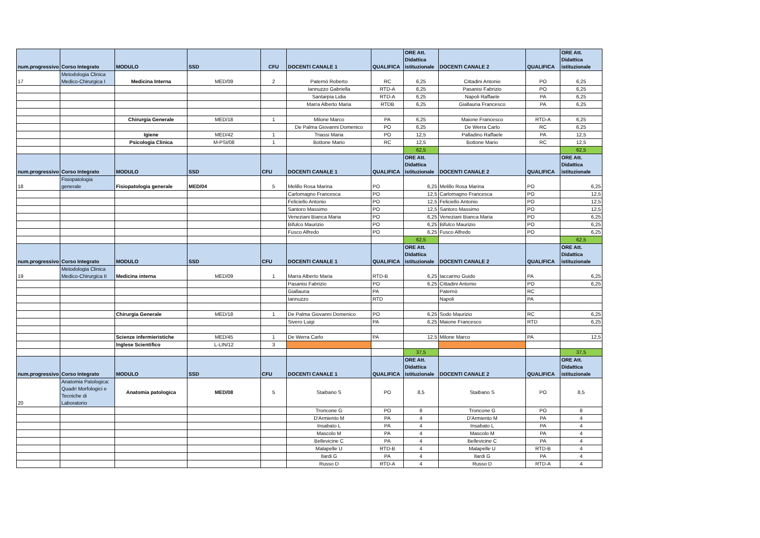| num.progressivo | Corso Integrato | MODULO | SSD | CFU | DOCENTI CANALE 1 | QUALIFICA | ORE Att. Didattica istituzionale | DOCENTI CANALE 2 | QUALIFICA | ORE Att. Didattica istituzionale |
| --- | --- | --- | --- | --- | --- | --- | --- | --- | --- | --- |
| 17 | Metodologia Clinica Medico-Chirurgica I | Medicina Interna | MED/09 | 2 | Paternò Roberto | RC | 6,25 | Cittadini Antonio | PO | 6,25 |
| | | | | | Iannuzzo Gabriella | RTD-A | 6,25 | Pasanisi Fabrizio | PO | 6,25 |
| | | | | | Santarpia Lidia | RTD-A | 6,25 | Napoli Raffaele | PA | 6,25 |
| | | | | | Marra Alberto Maria | RTDB | 6,25 | Giallauria Francesco | PA | 6,25 |
| | | Chirurgia Generale | MED/18 | 1 | Milone Marco | PA | 6,25 | Maione Francesco | RTD-A | 6,25 |
| | | | | | De Palma Giovanni Domenico | PO | 6,25 | De Werra Carlo | RC | 6,25 |
| | | Igiene | MED/42 | 1 | Triassi Maria | PO | 12,5 | Palladino Raffaele | PA | 12,5 |
| | | Psicologia Clinica | M-PSI/08 | 1 | Bottone Mario | RC | 12,5 | Bottone Mario | RC | 12,5 |
| | | | | | | | 62,5 | | | 62,5 |
| num.progressivo | Corso Integrato | MODULO | SSD | CFU | DOCENTI CANALE 1 | QUALIFICA | ORE Att. Didattica istituzionale | DOCENTI CANALE 2 | QUALIFICA | ORE Att. Didattica istituzionale |
| 18 | Fisiopatologia generale | Fisiopatologia generale | MED/04 | 5 | Melillo Rosa Marina | PO | 6,25 | Melillo Rosa Marina | PO | 6,25 |
| | | | | | Carlomagno Francesca | PO | 12,5 | Carlomagno Francesca | PO | 12,5 |
| | | | | | Feliciello Antonio | PO | 12,5 | Feliciello Antonio | PO | 12,5 |
| | | | | | Santoro Massimo | PO | 12,5 | Santoro Massimo | PO | 12,5 |
| | | | | | Veneziani Bianca Maria | PO | 6,25 | Veneziani Bianca Maria | PO | 6,25 |
| | | | | | Bifulco Maurizio | PO | 6,25 | Bifulco Maurizio | PO | 6,25 |
| | | | | | Fusco Alfredo | PO | 6,25 | Fusco Alfredo | PO | 6,25 |
| | | | | | | | 62,5 | | | 62,5 |
| num.progressivo | Corso Integrato | MODULO | SSD | CFU | DOCENTI CANALE 1 | QUALIFICA | ORE Att. Didattica istituzionale | DOCENTI CANALE 2 | QUALIFICA | ORE Att. Didattica istituzionale |
| 19 | Metodologia Clinica Medico-Chirurgica II | Medicina interna | MED/09 | 1 | Marra Alberto Maria | RTD-B | 6,25 | Iaccarino Guido | PA | 6,25 |
| | | | | | Pasanisi Fabrizio | PO | 6,25 | Cittadini Antonio | PO | 6,25 |
| | | | | | Giallauria | PA | | Paternò | RC | |
| | | | | | Iannuzzo | RTD | | Napoli | PA | |
| | | Chirurgia Generale | MED/18 | 1 | De Palma Giovanni Domenico | PO | 6,25 | Sodo Maurizio | RC | 6,25 |
| | | | | | Sivero Luigi | PA | 6,25 | Maione Francesco | RTD | 6,25 |
| | | Scienze infermieristiche | MED/45 | 1 | De Werra Carlo | PA | 12,5 | Milone Marco | PA | 12,5 |
| | | Inglese Scientifico | L-LIN/12 | 3 | | | | | | |
| | | | | | | | 37,5 | | | 37,5 |
| num.progressivo | Corso Integrato | MODULO | SSD | CFU | DOCENTI CANALE 1 | QUALIFICA | ORE Att. Didattica istituzionale | DOCENTI CANALE 2 | QUALIFICA | ORE Att. Didattica istituzionale |
| 20 | Anatomia Patologica: Quadri Morfologici e Tecniche di Laboratorio | Anatomia patologica | MED/08 | 5 | Staibano S | PO | 8,5 | Staibano S | PO | 8,5 |
| | | | | | Troncone G | PO | 8 | Troncone G | PO | 8 |
| | | | | | D'Armiento M | PA | 4 | D'Armiento M | PA | 4 |
| | | | | | Insabato L | PA | 4 | Insabato L | PA | 4 |
| | | | | | Mascolo M | PA | 4 | Mascolo M | PA | 4 |
| | | | | | Bellevicine C | PA | 4 | Bellevicine C | PA | 4 |
| | | | | | Malapelle U | RTD-B | 4 | Malapelle U | RTD-B | 4 |
| | | | | | Ilardi G | PA | 4 | Ilardi G | PA | 4 |
| | | | | | Russo D | RTD-A | 4 | Russo D | RTD-A | 4 |